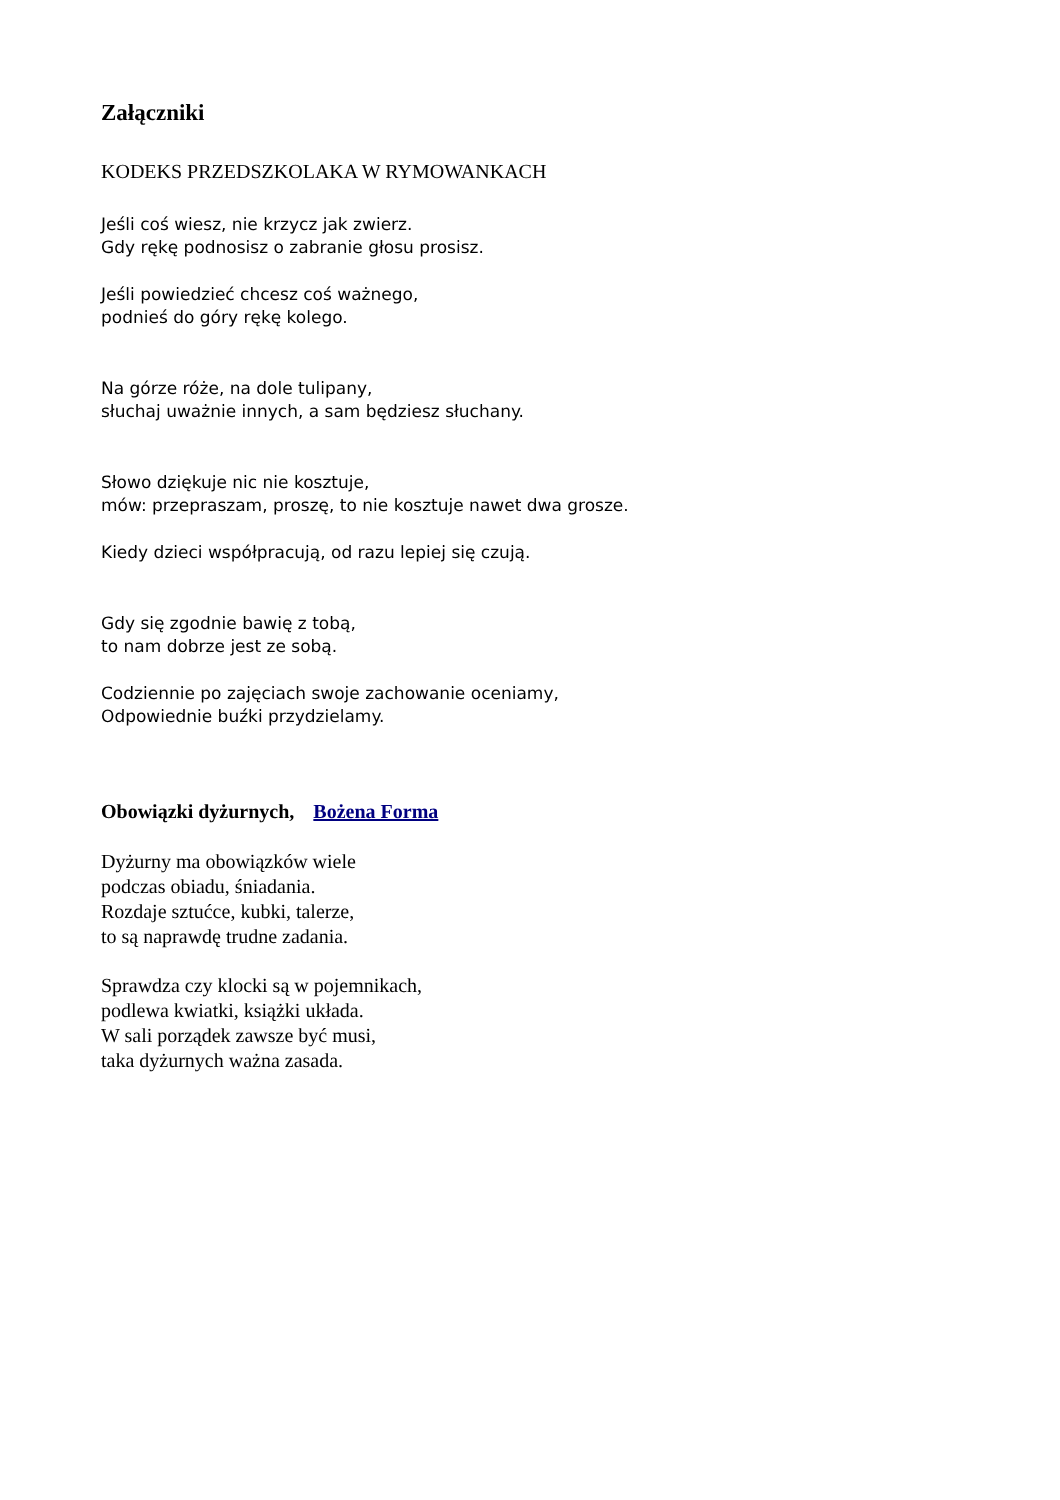Załączniki
KODEKS PRZEDSZKOLAKA W RYMOWANKACH
Jeśli coś wiesz, nie krzycz jak zwierz.
Gdy rękę podnosisz o zabranie głosu prosisz.
Jeśli powiedzieć chcesz coś ważnego,
podnieś do góry rękę kolego.
Na górze róże, na dole tulipany,
słuchaj uważnie innych, a sam będziesz słuchany.
Słowo dziękuje nic nie kosztuje,
mów: przepraszam, proszę, to nie kosztuje nawet dwa grosze.
Kiedy dzieci współpracują, od razu lepiej się czują.
Gdy się zgodnie bawię z tobą,
to nam dobrze jest ze sobą.
Codziennie po zajęciach swoje zachowanie oceniamy,
Odpowiednie buźki przydzielamy.
Obowiązki dyżurnych, Bożena Forma
Dyżurny ma obowiązków wiele
podczas obiadu, śniadania.
Rozdaje sztućce, kubki, talerze,
to są naprawdę trudne zadania.
Sprawdza czy klocki są w pojemnikach,
podlewa kwiatki, książki układa.
W sali porządek zawsze być musi,
taka dyżurnych ważna zasada.